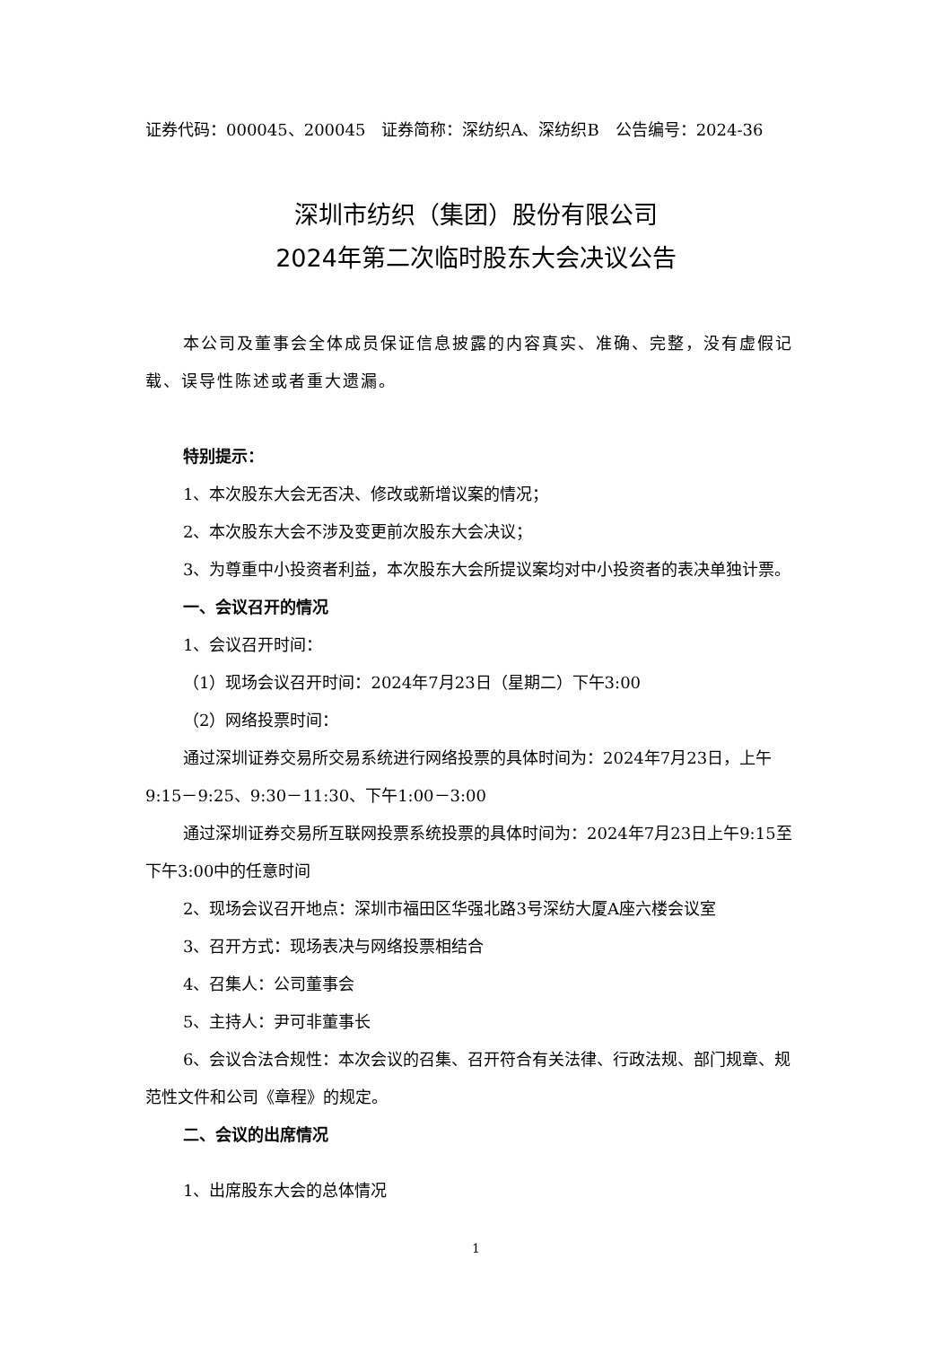证券代码：000045、200045　证券简称：深纺织A、深纺织B　公告编号：2024-36
深圳市纺织（集团）股份有限公司
2024年第二次临时股东大会决议公告
本公司及董事会全体成员保证信息披露的内容真实、准确、完整，没有虚假记载、误导性陈述或者重大遗漏。
特别提示：
1、本次股东大会无否决、修改或新增议案的情况；
2、本次股东大会不涉及变更前次股东大会决议；
3、为尊重中小投资者利益，本次股东大会所提议案均对中小投资者的表决单独计票。
一、会议召开的情况
1、会议召开时间：
（1）现场会议召开时间：2024年7月23日（星期二）下午3:00
（2）网络投票时间：
通过深圳证券交易所交易系统进行网络投票的具体时间为：2024年7月23日，上午9:15－9:25、9:30－11:30、下午1:00－3:00
通过深圳证券交易所互联网投票系统投票的具体时间为：2024年7月23日上午9:15至下午3:00中的任意时间
2、现场会议召开地点：深圳市福田区华强北路3号深纺大厦A座六楼会议室
3、召开方式：现场表决与网络投票相结合
4、召集人：公司董事会
5、主持人：尹可非董事长
6、会议合法合规性：本次会议的召集、召开符合有关法律、行政法规、部门规章、规范性文件和公司《章程》的规定。
二、会议的出席情况
1、出席股东大会的总体情况
1